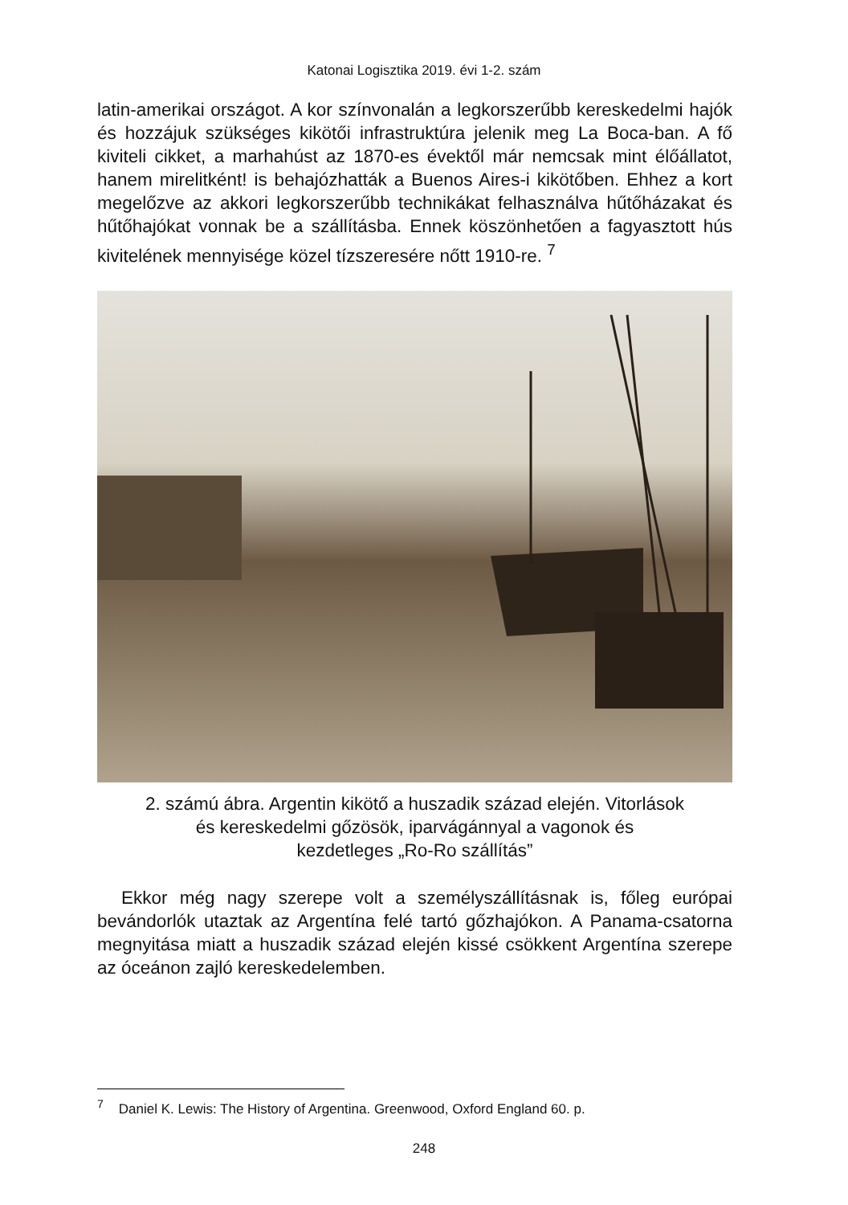Katonai Logisztika 2019. évi 1-2. szám
latin-amerikai országot. A kor színvonalán a legkorszerűbb kereskedelmi hajók és hozzájuk szükséges kikötői infrastruktúra jelenik meg La Boca-ban. A fő kiviteli cikket, a marhahúst az 1870-es évektől már nemcsak mint élőállatot, hanem mirelitként! is behajózhatták a Buenos Aires-i kikötőben. Ehhez a kort megelőzve az akkori legkorszerűbb technikákat felhasználva hűtőházakat és hűtőhajókat vonnak be a szállításba. Ennek köszönhetően a fagyasztott hús kivitelének mennyisége közel tízszeresére nőtt 1910-re. <sup>7</sup>
2. számú ábra. Argentin kikötő a huszadik század elején. Vitorlások
és kereskedelmi gőzösök, iparvágánnyal a vagonok és
kezdetleges „Ro-Ro szállítás”
Ekkor még nagy szerepe volt a személyszállításnak is, főleg európai bevándorlók utaztak az Argentína felé tartó gőzhajókon. A Panama-csatorna megnyitása miatt a huszadik század elején kissé csökkent Argentína szerepe az óceánon zajló kereskedelemben.
<sup>7</sup> Daniel K. Lewis: The History of Argentina. Greenwood, Oxford England 60. p.
248